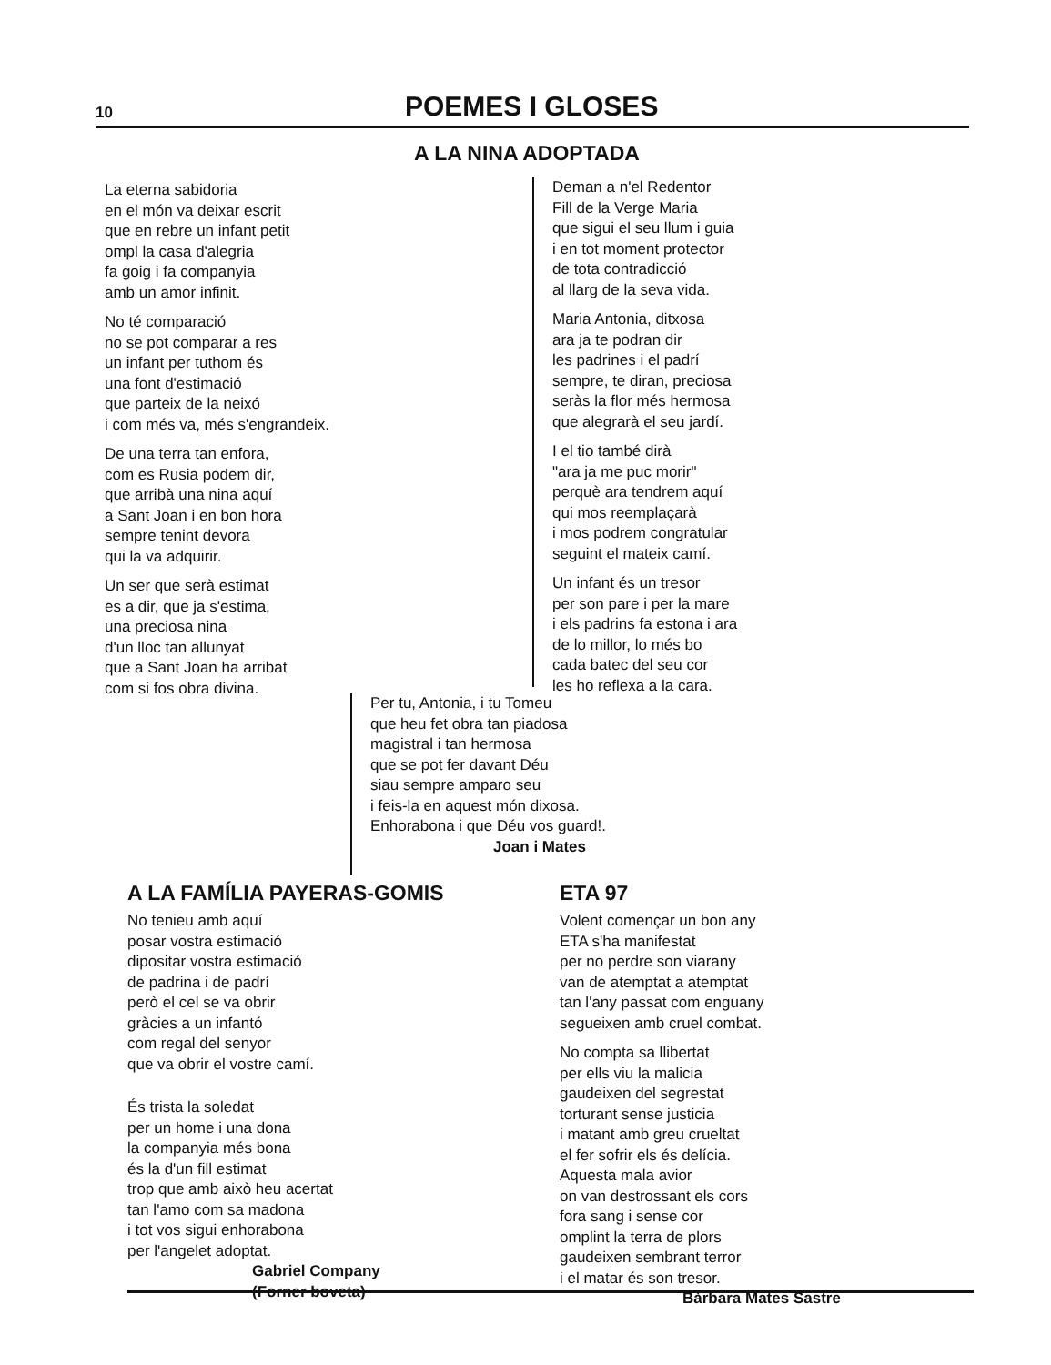10
POEMES I GLOSES
A LA NINA ADOPTADA
La eterna sabidoria
en el món va deixar escrit
que en rebre un infant petit
ompl la casa d'alegria
fa goig i fa companyia
amb un amor infinit.
No té comparació
no se pot comparar a res
un infant per tuthom és
una font d'estimació
que parteix de la neixó
i com més va, més s'engrandeix.
De una terra tan enfora,
com es Rusia podem dir,
que arribà una nina aquí
a Sant Joan i en bon hora
sempre tenint devora
qui la va adquirir.
Un ser que serà estimat
es a dir, que ja s'estima,
una preciosa nina
d'un lloc tan allunyat
que a Sant Joan ha arribat
com si fos obra divina.
Deman a n'el Redentor
Fill de la Verge Maria
que sigui el seu llum i guia
i en tot moment protector
de tota contradicció
al llarg de la seva vida.
Maria Antonia, ditxosa
ara ja te podran dir
les padrines i el padrí
sempre, te diran, preciosa
seràs la flor més hermosa
que alegrarà el seu jardí.
I el tio també dirà
"ara ja me puc morir"
perquè ara tendrem aquí
qui mos reemplaçarà
i mos podrem congratular
seguint el mateix camí.
Un infant és un tresor
per son pare i per la mare
i els padrins fa estona i ara
de lo millor, lo més bo
cada batec del seu cor
les ho reflexa a la cara.
Per tu, Antonia, i tu Tomeu
que heu fet obra tan piadosa
magistral i tan hermosa
que se pot fer davant Déu
siau sempre amparo seu
i feis-la en aquest món dixosa.
Enhorabona i que Déu vos guard!.
Joan i Mates
A LA FAMÍLIA PAYERAS-GOMIS
No tenieu amb aquí
posar vostra estimació
dipositar vostra estimació
de padrina i de padrí
però el cel se va obrir
gràcies a un infantó
com regal del senyor
que va obrir el vostre camí.
És trista la soledat
per un home i una dona
la companyia més bona
és la d'un fill estimat
trop que amb això heu acertat
tan l'amo com sa madona
i tot vos sigui enhorabona
per l'angelet adoptat.
Gabriel Company
(Forner boveta)
ETA 97
Volent començar un bon any
ETA s'ha manifestat
per no perdre son viarany
van de atemptat a atemptat
tan l'any passat com enguany
segueixen amb cruel combat.
No compta sa llibertat
per ells viu la malicia
gaudeixen del segrestat
torturant sense justicia
i matant amb greu crueltat
el fer sofrir els és delícia.
Aquesta mala avior
on van destrossant els cors
fora sang i sense cor
omplint la terra de plors
gaudeixen sembrant terror
i el matar és son tresor.
Bàrbara Mates Sastre